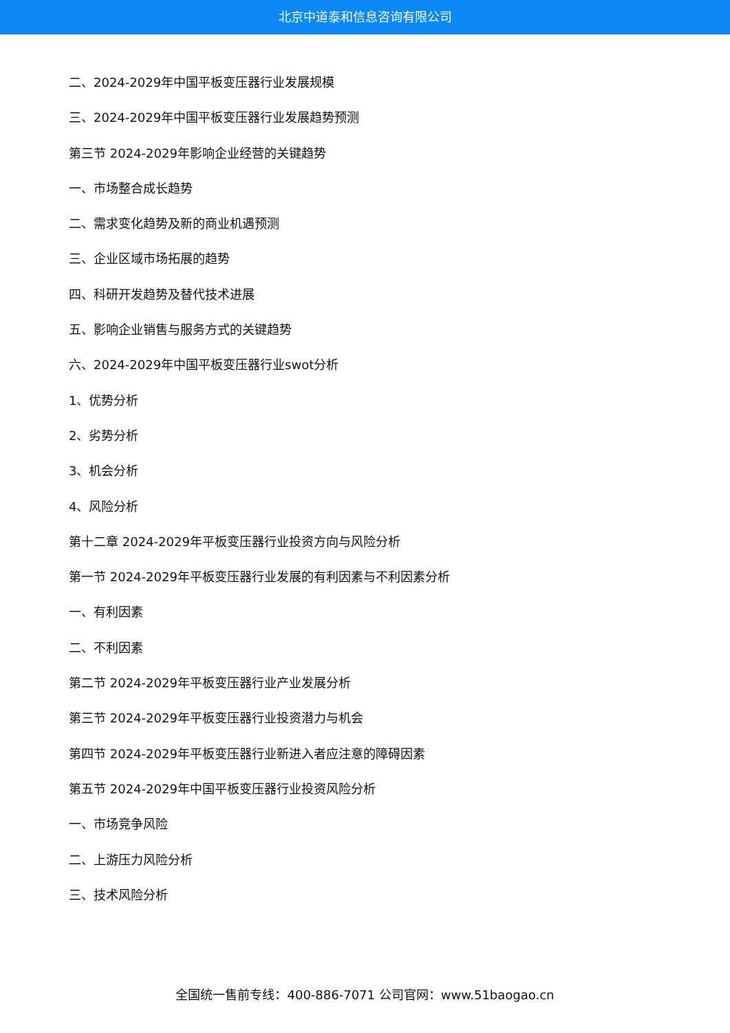北京中道泰和信息咨询有限公司
二、2024-2029年中国平板变压器行业发展规模
三、2024-2029年中国平板变压器行业发展趋势预测
第三节 2024-2029年影响企业经营的关键趋势
一、市场整合成长趋势
二、需求变化趋势及新的商业机遇预测
三、企业区域市场拓展的趋势
四、科研开发趋势及替代技术进展
五、影响企业销售与服务方式的关键趋势
六、2024-2029年中国平板变压器行业swot分析
1、优势分析
2、劣势分析
3、机会分析
4、风险分析
第十二章 2024-2029年平板变压器行业投资方向与风险分析
第一节 2024-2029年平板变压器行业发展的有利因素与不利因素分析
一、有利因素
二、不利因素
第二节 2024-2029年平板变压器行业产业发展分析
第三节 2024-2029年平板变压器行业投资潜力与机会
第四节 2024-2029年平板变压器行业新进入者应注意的障碍因素
第五节 2024-2029年中国平板变压器行业投资风险分析
一、市场竞争风险
二、上游压力风险分析
三、技术风险分析
全国统一售前专线：400-886-7071 公司官网：www.51baogao.cn